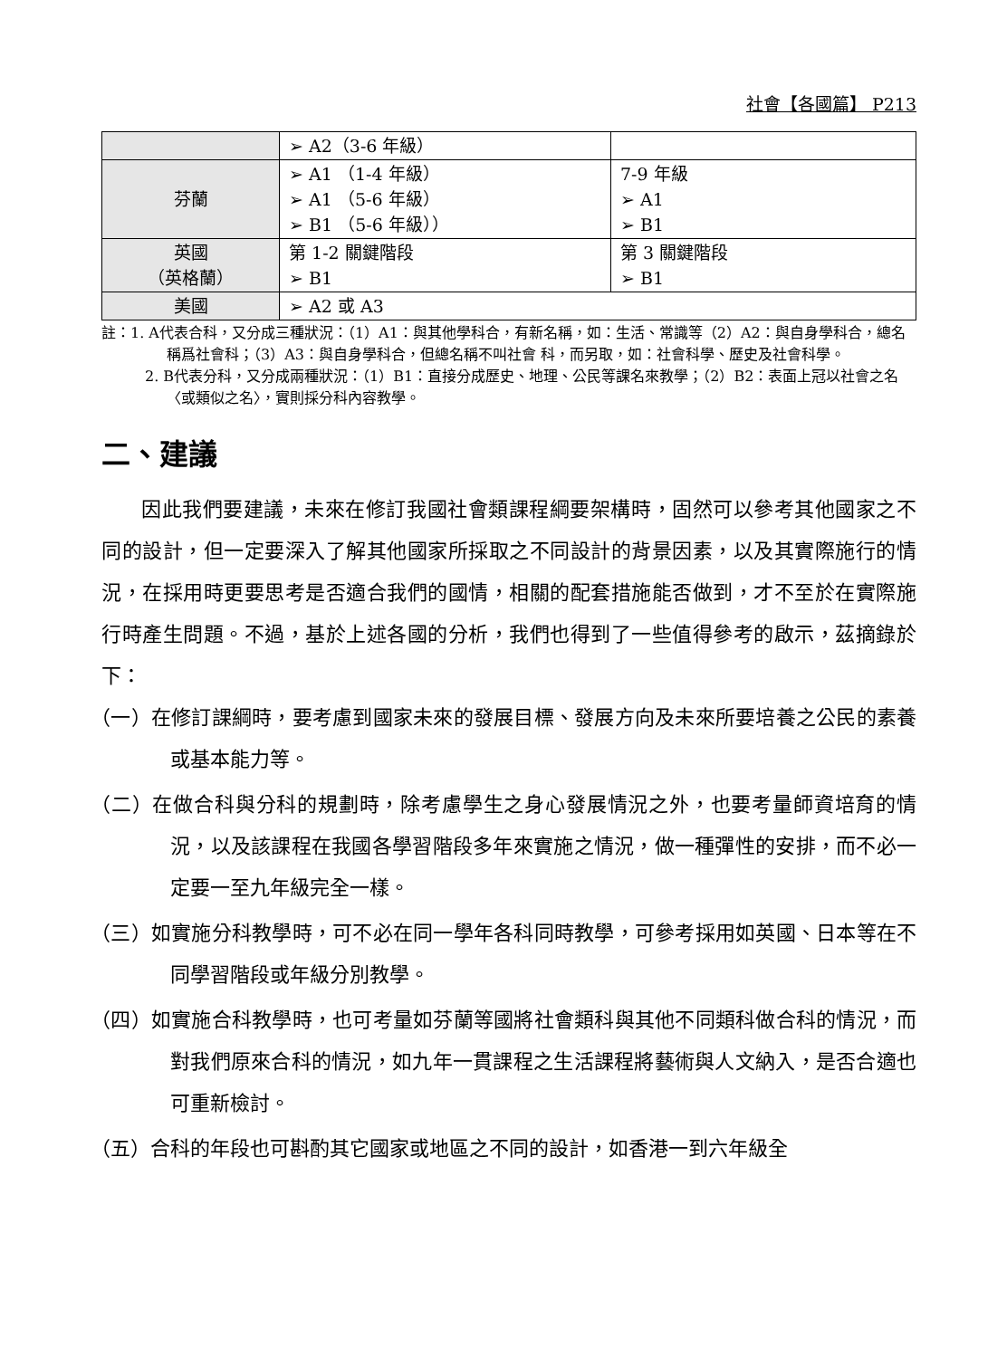社會【各國篇】 P213
| | ➢ A2（3-6 年級） | |
| 芬蘭 | ➢ A1 （1-4 年級） ➢ A1 （5-6 年級） ➢ B1 （5-6 年級）） | 7-9 年級 ➢ A1 ➢ B1 |
| 英國 （英格蘭） | 第 1-2 關鍵階段 ➢ B1 | 第 3 關鍵階段 ➢ B1 |
| 美國 | ➢ A2 或 A3 | |
註：1. A代表合科，又分成三種狀況：（1）A1：與其他學科合，有新名稱，如：生活、常識等（2）A2：與自身學科合，總名稱爲社會科；（3）A3：與自身學科合，但總名稱不叫社會 科，而另取，如：社會科學、歷史及社會科學。
2. B代表分科，又分成兩種狀況：（1）B1：直接分成歷史、地理、公民等課名來教學；（2）B2：表面上冠以社會之名〈或類似之名〉，實則採分科內容教學。
二、建議
因此我們要建議，未來在修訂我國社會類課程綱要架構時，固然可以參考其他國家之不同的設計，但一定要深入了解其他國家所採取之不同設計的背景因素，以及其實際施行的情況，在採用時更要思考是否適合我們的國情，相關的配套措施能否做到，才不至於在實際施行時產生問題。不過，基於上述各國的分析，我們也得到了一些值得參考的啟示，茲摘錄於下：
（一）在修訂課綱時，要考慮到國家未來的發展目標、發展方向及未來所要培養之公民的素養或基本能力等。
（二）在做合科與分科的規劃時，除考慮學生之身心發展情況之外，也要考量師資培育的情況，以及該課程在我國各學習階段多年來實施之情況，做一種彈性的安排，而不必一定要一至九年級完全一樣。
（三）如實施分科教學時，可不必在同一學年各科同時教學，可參考採用如英國、日本等在不同學習階段或年級分別教學。
（四）如實施合科教學時，也可考量如芬蘭等國將社會類科與其他不同類科做合科的情況，而對我們原來合科的情況，如九年一貫課程之生活課程將藝術與人文納入，是否合適也可重新檢討。
（五）合科的年段也可斟酌其它國家或地區之不同的設計，如香港一到六年級全